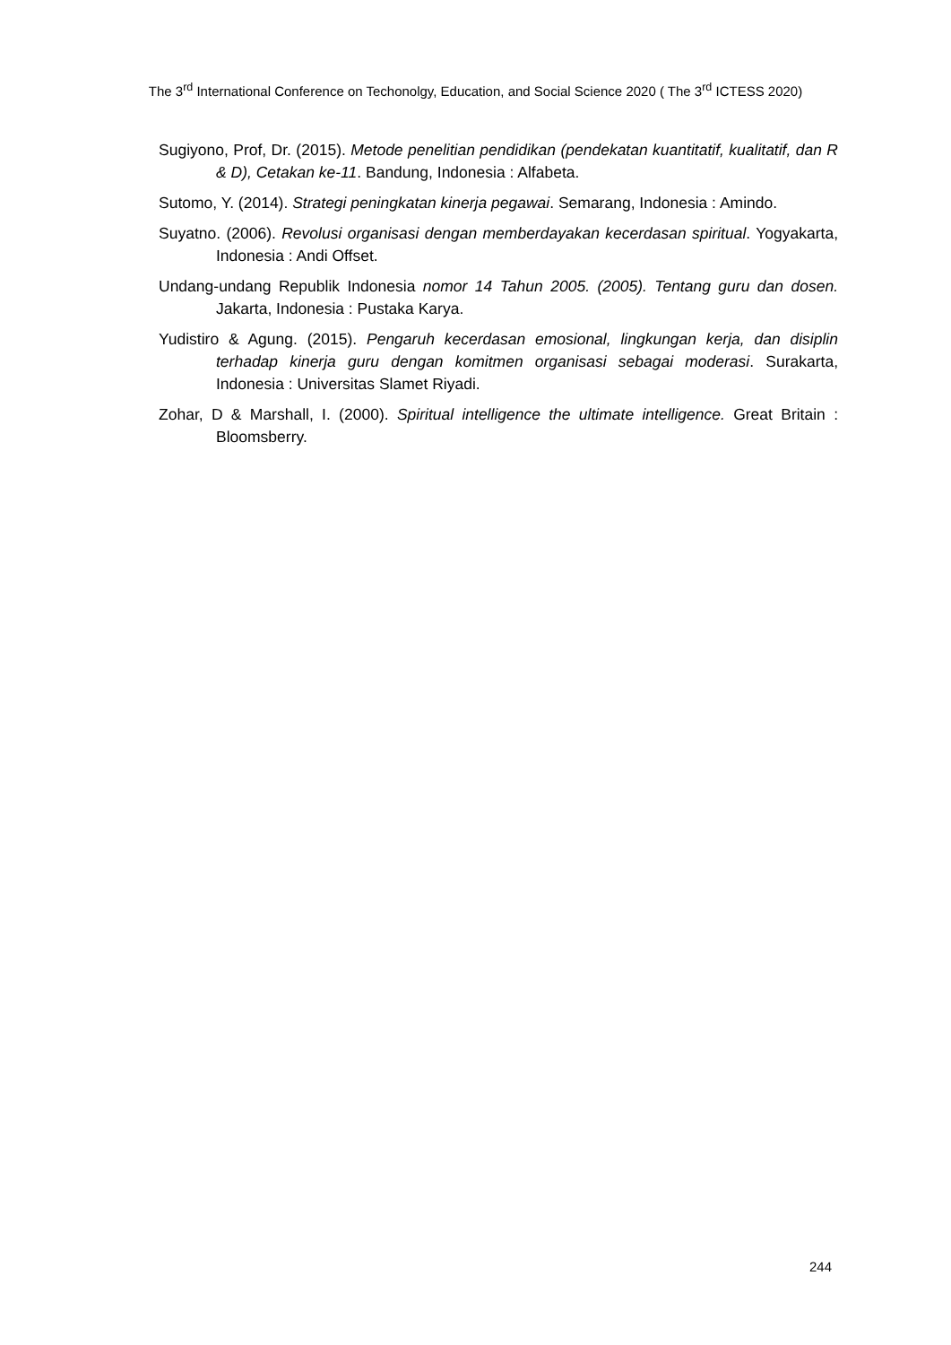The 3<sup>rd</sup> International Conference on Techonolgy, Education, and Social Science 2020 ( The 3<sup>rd</sup> ICTESS 2020)
Sugiyono, Prof, Dr. (2015). Metode penelitian pendidikan (pendekatan kuantitatif, kualitatif, dan R & D), Cetakan ke-11. Bandung, Indonesia : Alfabeta.
Sutomo, Y. (2014). Strategi peningkatan kinerja pegawai. Semarang, Indonesia : Amindo.
Suyatno. (2006). Revolusi organisasi dengan memberdayakan kecerdasan spiritual. Yogyakarta, Indonesia : Andi Offset.
Undang-undang Republik Indonesia nomor 14 Tahun 2005. (2005). Tentang guru dan dosen. Jakarta, Indonesia : Pustaka Karya.
Yudistiro & Agung. (2015). Pengaruh kecerdasan emosional, lingkungan kerja, dan disiplin terhadap kinerja guru dengan komitmen organisasi sebagai moderasi. Surakarta, Indonesia : Universitas Slamet Riyadi.
Zohar, D & Marshall, I. (2000). Spiritual intelligence the ultimate intelligence. Great Britain : Bloomsberry.
244